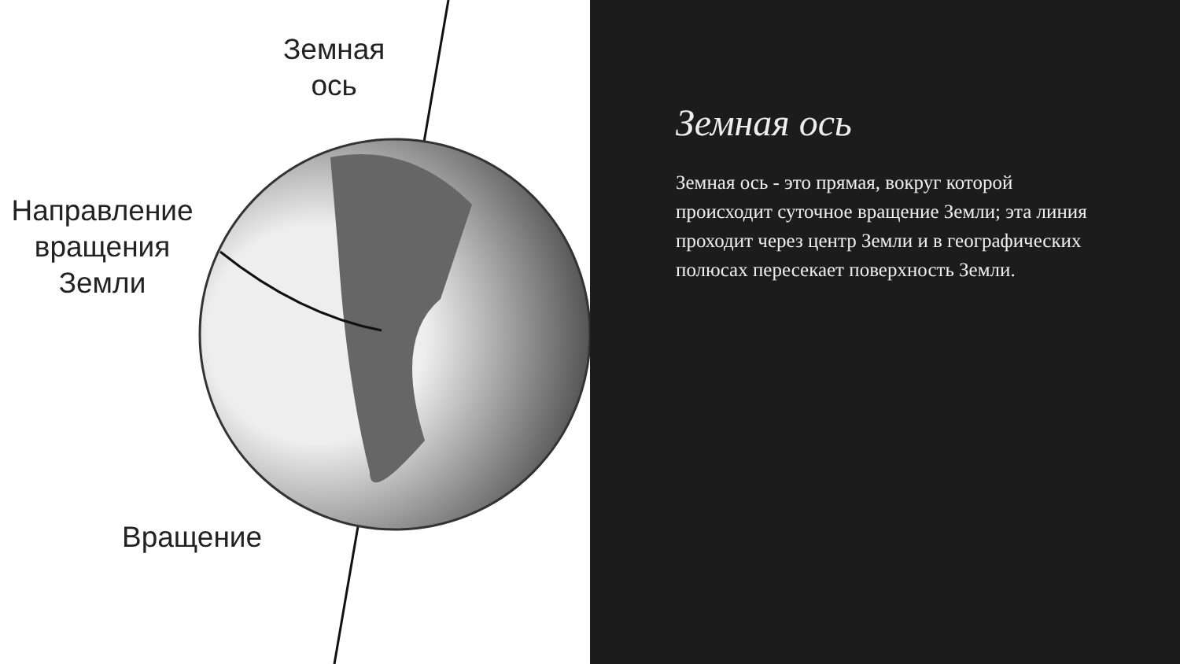Земная
ось
Направление вращения Земли
Вращение
Земная ось
Земная ось - это прямая, вокруг которой происходит суточное вращение Земли; эта линия проходит через центр Земли и в географических полюсах пересекает поверхность Земли.